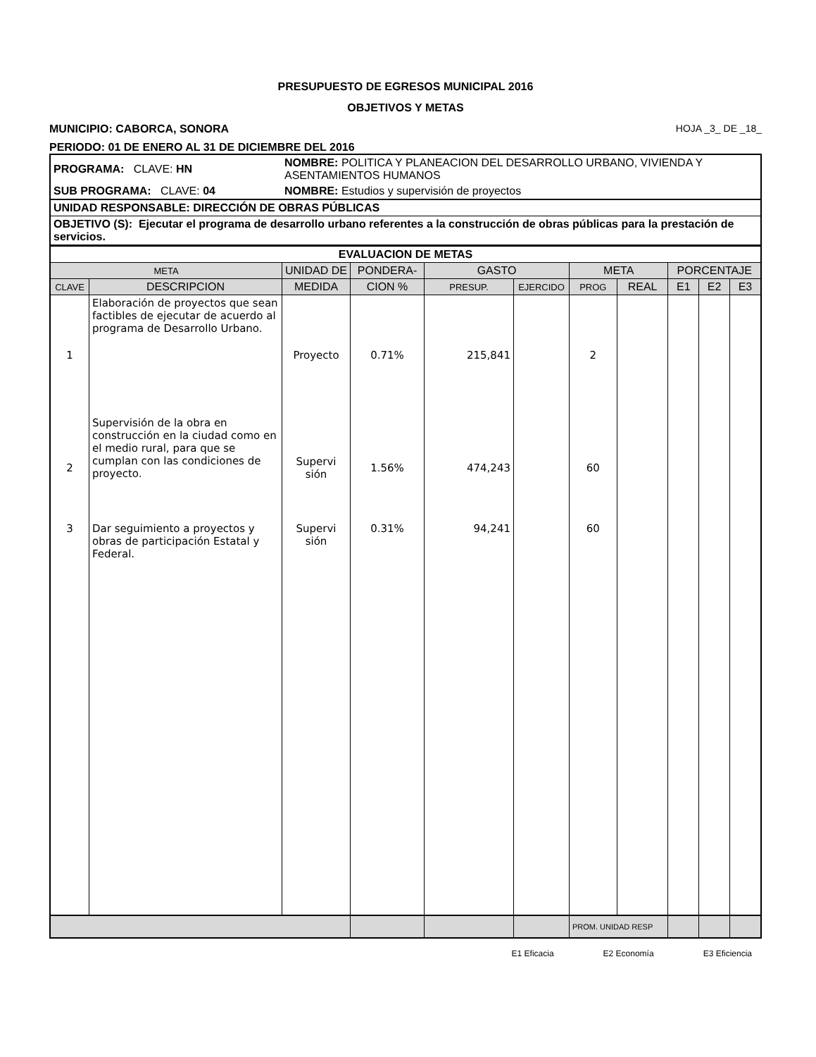PRESUPUESTO DE EGRESOS MUNICIPAL 2016
OBJETIVOS Y METAS
MUNICIPIO: CABORCA, SONORA HOJA _3_ DE _18_
PERIODO: 01 DE ENERO AL 31 DE DICIEMBRE DEL 2016
| PROGRAMA: CLAVE: HN | NOMBRE: POLITICA Y PLANEACION DEL DESARROLLO URBANO, VIVIENDA Y ASENTAMIENTOS HUMANOS |
| SUB PROGRAMA: CLAVE: 04 | NOMBRE: Estudios y supervisión de proyectos |
| UNIDAD RESPONSABLE: DIRECCIÓN DE OBRAS PÚBLICAS | |
| OBJETIVO (S): Ejecutar el programa de desarrollo urbano referentes a la construcción de obras públicas para la prestación de servicios. | |
| EVALUACION DE METAS | | | | | | | | | | |
| --- | --- | --- | --- | --- | --- | --- | --- | --- | --- | --- |
| META | | UNIDAD DE | PONDERA- | GASTO | | META | | PORCENTAJE | | |
| CLAVE | DESCRIPCION | MEDIDA | CION % | PRESUP. | EJERCIDO | PROG | REAL | E1 | E2 | E3 |
| 1 | Elaboración de proyectos que sean factibles de ejecutar de acuerdo al programa de Desarrollo Urbano. | Proyecto | 0.71% | 215,841 | | 2 | | | | |
| 2 | Supervisión de la obra en construcción en la ciudad como en el medio rural, para que se cumplan con las condiciones de proyecto. | Supervi sión | 1.56% | 474,243 | | 60 | | | | |
| 3 | Dar seguimiento a proyectos y obras de participación Estatal y Federal. | Supervi sión | 0.31% | 94,241 | | 60 | | | | |
| | | | | | | PROM. UNIDAD RESP | | | | |
E1 Eficacia E2 Economía E3 Eficiencia